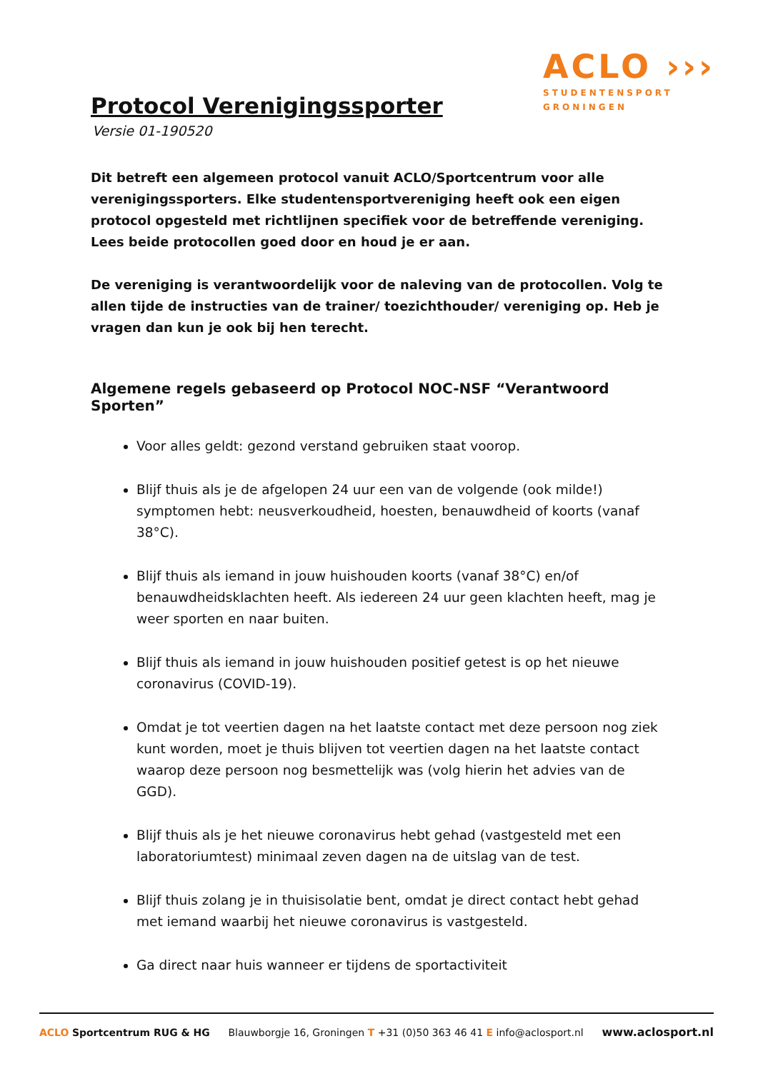ACLO ›››
STUDENTENSPORT
GRONINGEN
Protocol Verenigingssporter
Versie 01-190520
Dit betreft een algemeen protocol vanuit ACLO/Sportcentrum voor alle verenigingssporters. Elke studentensportvereniging heeft ook een eigen protocol opgesteld met richtlijnen specifiek voor de betreffende vereniging. Lees beide protocollen goed door en houd je er aan.
De vereniging is verantwoordelijk voor de naleving van de protocollen. Volg te allen tijde de instructies van de trainer/ toezichthouder/ vereniging op. Heb je vragen dan kun je ook bij hen terecht.
Algemene regels gebaseerd op Protocol NOC-NSF “Verantwoord Sporten”
Voor alles geldt: gezond verstand gebruiken staat voorop.
Blijf thuis als je de afgelopen 24 uur een van de volgende (ook milde!) symptomen hebt: neusverkoudheid, hoesten, benauwdheid of koorts (vanaf 38°C).
Blijf thuis als iemand in jouw huishouden koorts (vanaf 38°C) en/of benauwdheidsklachten heeft. Als iedereen 24 uur geen klachten heeft, mag je weer sporten en naar buiten.
Blijf thuis als iemand in jouw huishouden positief getest is op het nieuwe coronavirus (COVID-19).
Omdat je tot veertien dagen na het laatste contact met deze persoon nog ziek kunt worden, moet je thuis blijven tot veertien dagen na het laatste contact waarop deze persoon nog besmettelijk was (volg hierin het advies van de GGD).
Blijf thuis als je het nieuwe coronavirus hebt gehad (vastgesteld met een laboratoriumtest) minimaal zeven dagen na de uitslag van de test.
Blijf thuis zolang je in thuisisolatie bent, omdat je direct contact hebt gehad met iemand waarbij het nieuwe coronavirus is vastgesteld.
Ga direct naar huis wanneer er tijdens de sportactiviteit
ACLO Sportcentrum RUG & HG Blauwborgje 16, Groningen T +31 (0)50 363 46 41 E info@aclosport.nl www.aclosport.nl